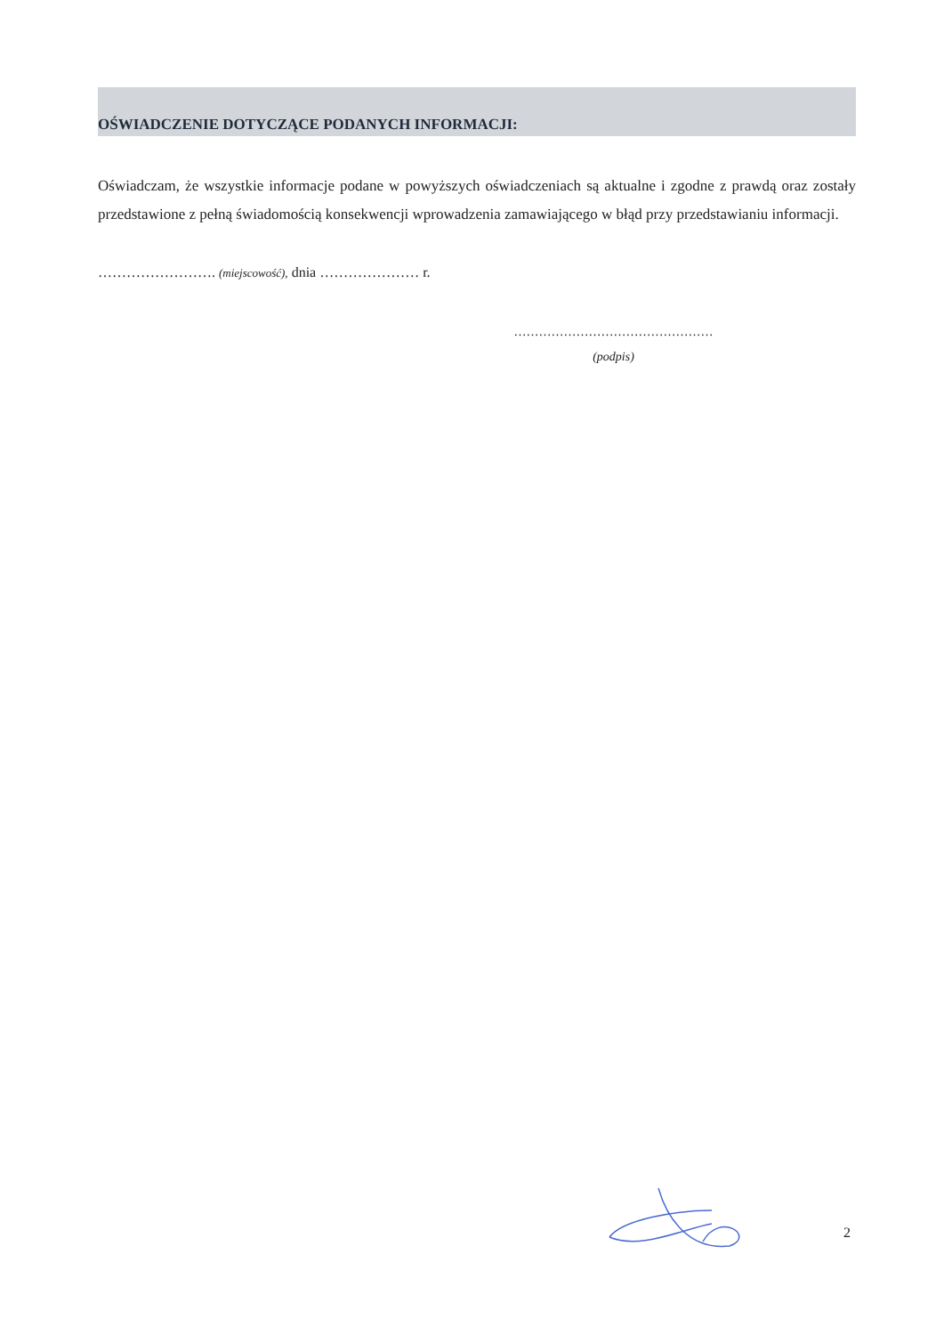OŚWIADCZENIE DOTYCZĄCE PODANYCH INFORMACJI:
Oświadczam, że wszystkie informacje podane w powyższych oświadczeniach są aktualne i zgodne z prawdą oraz zostały przedstawione z pełną świadomością konsekwencji wprowadzenia zamawiającego w błąd przy przedstawianiu informacji.
……………………. (miejscowość), dnia ………………… r.
…………………………………………
(podpis)
2